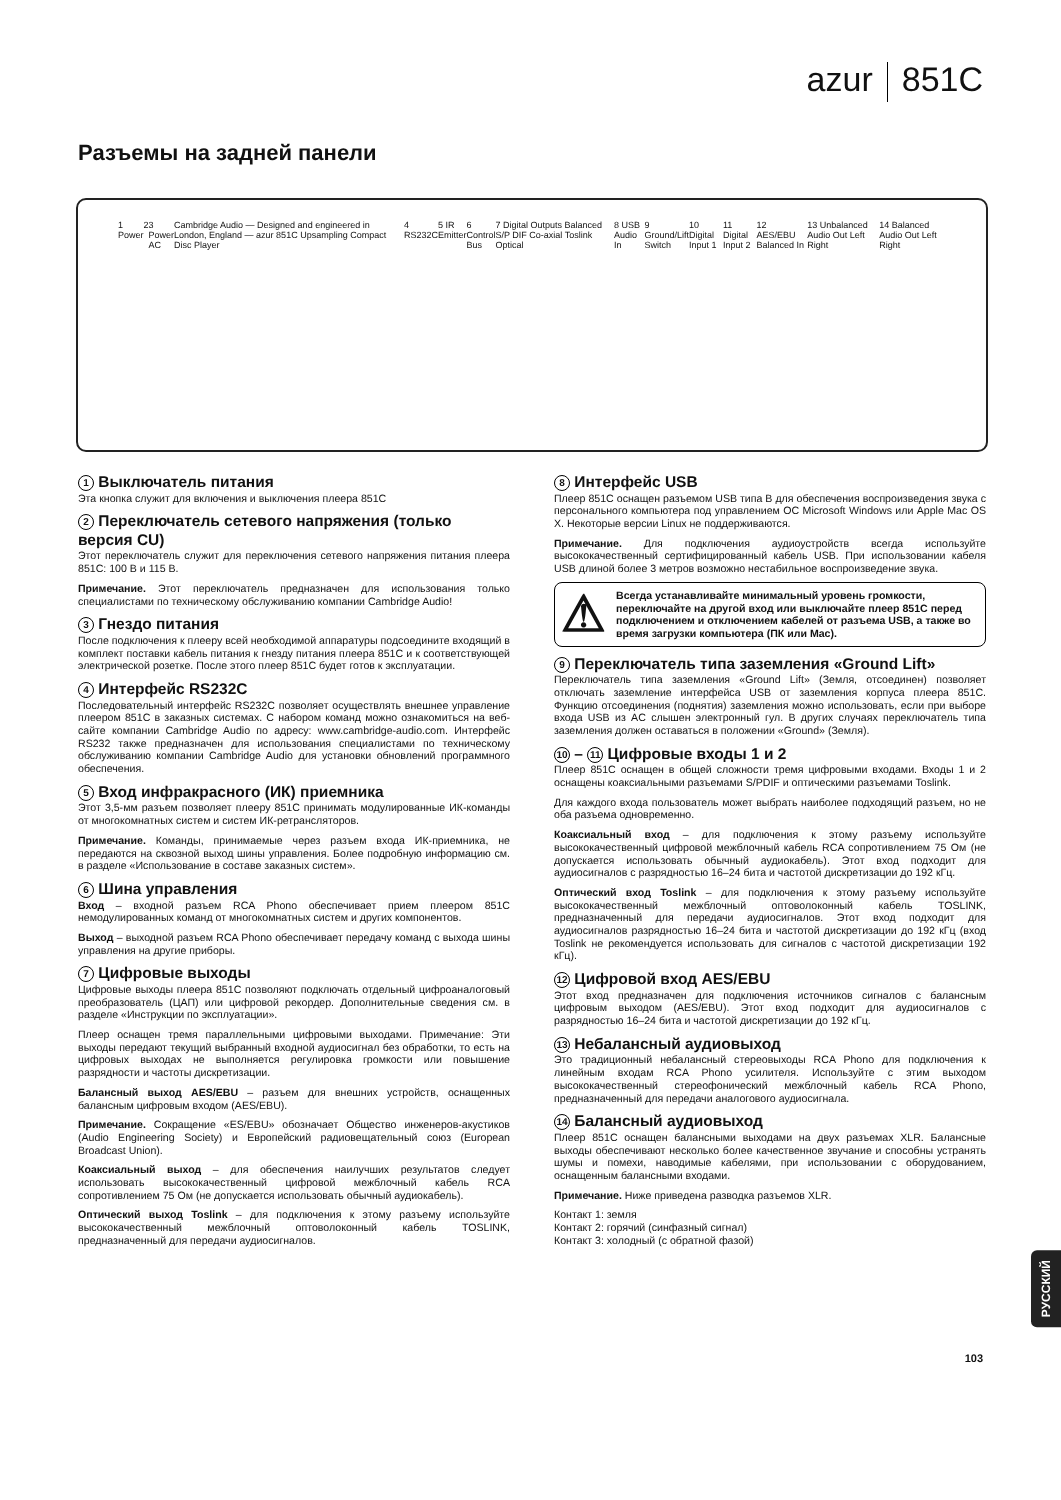azur 851C
Разъемы на задней панели
1 Power 2 3 Power AC Cambridge Audio — Designed and engineered in London, England — azur 851C Upsampling Compact Disc Player 4 RS232C 5 IR Emitter 6 Control Bus 7 Digital Outputs Balanced S/P DIF Co-axial Toslink Optical 8 USB Audio In 9 Ground/Lift Switch 10 Digital Input 1 11 Digital Input 2 12 AES/EBU Balanced In 13 Unbalanced Audio Out Left Right 14 Balanced Audio Out Left Right
1 Выключатель питания
Эта кнопка служит для включения и выключения плеера 851C
2 Переключатель сетевого напряжения (только версия CU)
Этот переключатель служит для переключения сетевого напряжения питания плеера 851C: 100 В и 115 В.
Примечание. Этот переключатель предназначен для использования только специалистами по техническому обслуживанию компании Cambridge Audio!
3 Гнездо питания
После подключения к плееру всей необходимой аппаратуры подсоедините входящий в комплект поставки кабель питания к гнезду питания плеера 851C и к соответствующей электрической розетке. После этого плеер 851C будет готов к эксплуатации.
4 Интерфейс RS232C
Последовательный интерфейс RS232C позволяет осуществлять внешнее управление плеером 851C в заказных системах. С набором команд можно ознакомиться на веб-сайте компании Cambridge Audio по адресу: www.cambridge-audio.com. Интерфейс RS232 также предназначен для использования специалистами по техническому обслуживанию компании Cambridge Audio для установки обновлений программного обеспечения.
5 Вход инфракрасного (ИК) приемника
Этот 3,5-мм разъем позволяет плееру 851C принимать модулированные ИК-команды от многокомнатных систем и систем ИК-ретрансляторов.
Примечание. Команды, принимаемые через разъем входа ИК-приемника, не передаются на сквозной выход шины управления. Более подробную информацию см. в разделе «Использование в составе заказных систем».
6 Шина управления
Вход – входной разъем RCA Phono обеспечивает прием плеером 851C немодулированных команд от многокомнатных систем и других компонентов.
Выход – выходной разъем RCA Phono обеспечивает передачу команд с выхода шины управления на другие приборы.
7 Цифровые выходы
Цифровые выходы плеера 851C позволяют подключать отдельный цифроаналоговый преобразователь (ЦАП) или цифровой рекордер. Дополнительные сведения см. в разделе «Инструкции по эксплуатации».
Плеер оснащен тремя параллельными цифровыми выходами. Примечание: Эти выходы передают текущий выбранный входной аудиосигнал без обработки, то есть на цифровых выходах не выполняется регулировка громкости или повышение разрядности и частоты дискретизации.
Балансный выход AES/EBU – разъем для внешних устройств, оснащенных балансным цифровым входом (AES/EBU).
Примечание. Сокращение «ES/EBU» обозначает Общество инженеров-акустиков (Audio Engineering Society) и Европейский радиовещательный союз (European Broadcast Union).
Коаксиальный выход – для обеспечения наилучших результатов следует использовать высококачественный цифровой межблочный кабель RCA сопротивлением 75 Ом (не допускается использовать обычный аудиокабель).
Оптический выход Toslink – для подключения к этому разъему используйте высококачественный межблочный оптоволоконный кабель TOSLINK, предназначенный для передачи аудиосигналов.
8 Интерфейс USB
Плеер 851C оснащен разъемом USB типа B для обеспечения воспроизведения звука с персонального компьютера под управлением ОС Microsoft Windows или Apple Mac OS X. Некоторые версии Linux не поддерживаются.
Примечание. Для подключения аудиоустройств всегда используйте высококачественный сертифицированный кабель USB. При использовании кабеля USB длиной более 3 метров возможно нестабильное воспроизведение звука.
⚠
Всегда устанавливайте минимальный уровень громкости, переключайте на другой вход или выключайте плеер 851C перед подключением и отключением кабелей от разъема USB, а также во время загрузки компьютера (ПК или Mac).
9 Переключатель типа заземления «Ground Lift»
Переключатель типа заземления «Ground Lift» (Земля, отсоединен) позволяет отключать заземление интерфейса USB от заземления корпуса плеера 851C. Функцию отсоединения (поднятия) заземления можно использовать, если при выборе входа USB из AC слышен электронный гул. В других случаях переключатель типа заземления должен оставаться в положении «Ground» (Земля).
10 – 11 Цифровые входы 1 и 2
Плеер 851C оснащен в общей сложности тремя цифровыми входами. Входы 1 и 2 оснащены коаксиальными разъемами S/PDIF и оптическими разъемами Toslink.
Для каждого входа пользователь может выбрать наиболее подходящий разъем, но не оба разъема одновременно.
Коаксиальный вход – для подключения к этому разъему используйте высококачественный цифровой межблочный кабель RCA сопротивлением 75 Ом (не допускается использовать обычный аудиокабель). Этот вход подходит для аудиосигналов с разрядностью 16–24 бита и частотой дискретизации до 192 кГц.
Оптический вход Toslink – для подключения к этому разъему используйте высококачественный межблочный оптоволоконный кабель TOSLINK, предназначенный для передачи аудиосигналов. Этот вход подходит для аудиосигналов разрядностью 16–24 бита и частотой дискретизации до 192 кГц (вход Toslink не рекомендуется использовать для сигналов с частотой дискретизации 192 кГц).
12 Цифровой вход AES/EBU
Этот вход предназначен для подключения источников сигналов с балансным цифровым выходом (AES/EBU). Этот вход подходит для аудиосигналов с разрядностью 16–24 бита и частотой дискретизации до 192 кГц.
13 Небалансный аудиовыход
Это традиционный небалансный стереовыходы RCA Phono для подключения к линейным входам RCA Phono усилителя. Используйте с этим выходом высококачественный стереофонический межблочный кабель RCA Phono, предназначенный для передачи аналогового аудиосигнала.
14 Балансный аудиовыход
Плеер 851C оснащен балансными выходами на двух разъемах XLR. Балансные выходы обеспечивают несколько более качественное звучание и способны устранять шумы и помехи, наводимые кабелями, при использовании с оборудованием, оснащенным балансными входами.
Примечание. Ниже приведена разводка разъемов XLR.
Контакт 1: земля
Контакт 2: горячий (синфазный сигнал)
Контакт 3: холодный (с обратной фазой)
РУССКИЙ
103